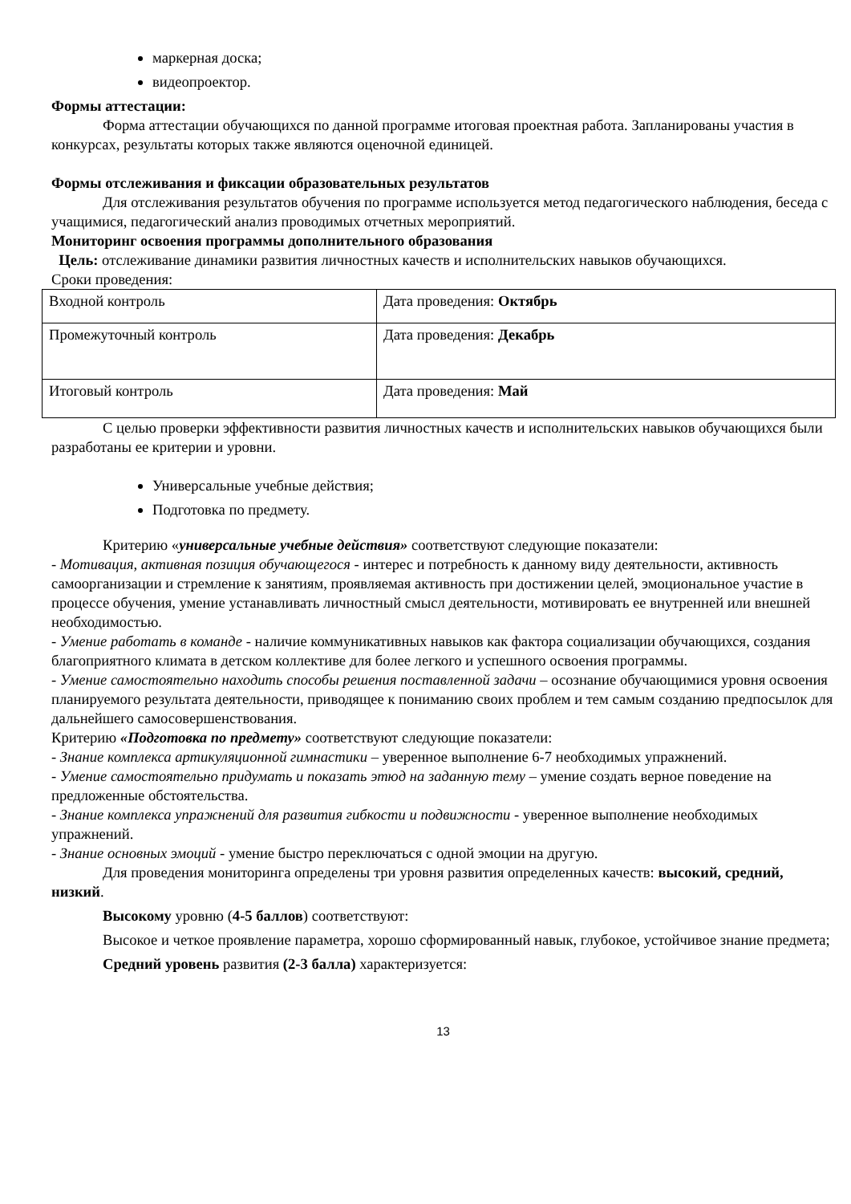маркерная доска;
видеопроектор.
Формы аттестации:
Форма аттестации обучающихся по данной программе итоговая проектная работа. Запланированы участия в конкурсах, результаты которых также являются оценочной единицей.
Формы отслеживания и фиксации образовательных результатов
Для отслеживания результатов обучения по программе используется метод педагогического наблюдения, беседа с учащимися, педагогический анализ проводимых отчетных мероприятий.
Мониторинг освоения программы дополнительного образования
Цель: отслеживание динамики развития личностных качеств и исполнительских навыков обучающихся.
Сроки проведения:
| Входной контроль | Дата проведения: Октябрь |
| Промежуточный контроль | Дата проведения: Декабрь |
| Итоговый контроль | Дата проведения: Май |
С целью проверки эффективности развития личностных качеств и исполнительских навыков обучающихся были разработаны ее критерии и уровни.
Универсальные учебные действия;
Подготовка по предмету.
Критерию «универсальные учебные действия» соответствуют следующие показатели:
- Мотивация, активная позиция обучающегося - интерес и потребность к данному виду деятельности, активность самоорганизации и стремление к занятиям, проявляемая активность при достижении целей, эмоциональное участие в процессе обучения, умение устанавливать личностный смысл деятельности, мотивировать ее внутренней или внешней необходимостью.
- Умение работать в команде - наличие коммуникативных навыков как фактора социализации обучающихся, создания благоприятного климата в детском коллективе для более легкого и успешного освоения программы.
- Умение самостоятельно находить способы решения поставленной задачи – осознание обучающимися уровня освоения планируемого результата деятельности, приводящее к пониманию своих проблем и тем самым созданию предпосылок для дальнейшего самосовершенствования.
Критерию «Подготовка по предмету» соответствуют следующие показатели:
- Знание комплекса артикуляционной гимнастики – уверенное выполнение 6-7 необходимых упражнений.
- Умение самостоятельно придумать и показать этюд на заданную тему – умение создать верное поведение на предложенные обстоятельства.
- Знание комплекса упражнений для развития гибкости и подвижности - уверенное выполнение необходимых упражнений.
- Знание основных эмоций - умение быстро переключаться с одной эмоции на другую.
Для проведения мониторинга определены три уровня развития определенных качеств: высокий, средний, низкий.
Высокому уровню (4-5 баллов) соответствуют:
Высокое и четкое проявление параметра, хорошо сформированный навык, глубокое, устойчивое знание предмета;
Средний уровень развития (2-3 балла) характеризуется:
13